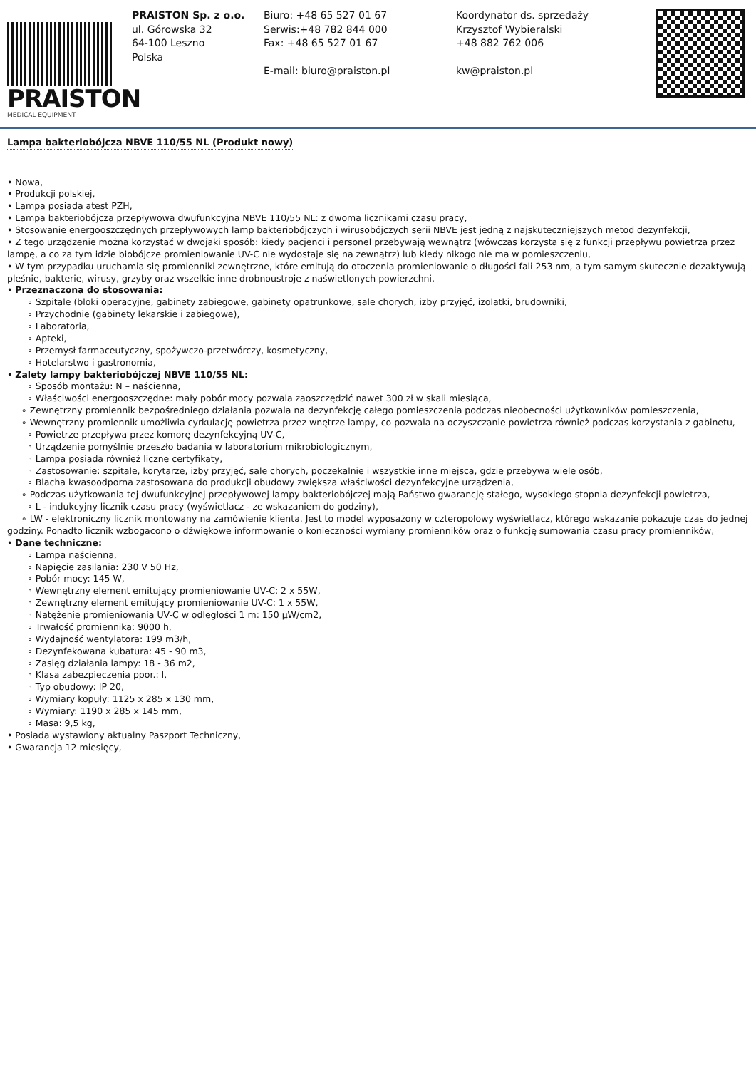PRAISTON
MEDICAL EQUIPMENT
PRAISTON Sp. z o.o.
ul. Górowska 32
64-100 Leszno
Polska
Biuro: +48 65 527 01 67
Serwis:+48 782 844 000
Fax: +48 65 527 01 67
E-mail: biuro@praiston.pl
Koordynator ds. sprzedaży
Krzysztof Wybieralski
+48 882 762 006
kw@praiston.pl
Lampa bakteriobójcza NBVE 110/55 NL (Produkt nowy)
• Nowa,
• Produkcji polskiej,
• Lampa posiada atest PZH,
• Lampa bakteriobójcza przepływowa dwufunkcyjna NBVE 110/55 NL: z dwoma licznikami czasu pracy,
• Stosowanie energooszczędnych przepływowych lamp bakteriobójczych i wirusobójczych serii NBVE jest jedną z najskuteczniejszych metod dezynfekcji,
• Z tego urządzenie można korzystać w dwojaki sposób: kiedy pacjenci i personel przebywają wewnątrz (wówczas korzysta się z funkcji przepływu powietrza przez lampę, a co za tym idzie biobójcze promieniowanie UV-C nie wydostaje się na zewnątrz) lub kiedy nikogo nie ma w pomieszczeniu,
• W tym przypadku uruchamia się promienniki zewnętrzne, które emitują do otoczenia promieniowanie o długości fali 253 nm, a tym samym skutecznie dezaktywują pleśnie, bakterie, wirusy, grzyby oraz wszelkie inne drobnoustroje z naświetlonych powierzchni,
• Przeznaczona do stosowania:
∘ Szpitale (bloki operacyjne, gabinety zabiegowe, gabinety opatrunkowe, sale chorych, izby przyjęć, izolatki, brudowniki,
∘ Przychodnie (gabinety lekarskie i zabiegowe),
∘ Laboratoria,
∘ Apteki,
∘ Przemysł farmaceutyczny, spożywczo-przetwórczy, kosmetyczny,
∘ Hotelarstwo i gastronomia,
• Zalety lampy bakteriobójczej NBVE 110/55 NL:
∘ Sposób montażu: N – naścienna,
∘ Właściwości energooszczędne: mały pobór mocy pozwala zaoszczędzić nawet 300 zł w skali miesiąca,
∘ Zewnętrzny promiennik bezpośredniego działania pozwala na dezynfekcję całego pomieszczenia podczas nieobecności użytkowników pomieszczenia,
∘ Wewnętrzny promiennik umożliwia cyrkulację powietrza przez wnętrze lampy, co pozwala na oczyszczanie powietrza również podczas korzystania z gabinetu,
∘ Powietrze przepływa przez komorę dezynfekcyjną UV-C,
∘ Urządzenie pomyślnie przeszło badania w laboratorium mikrobiologicznym,
∘ Lampa posiada również liczne certyfikaty,
∘ Zastosowanie: szpitale, korytarze, izby przyjęć, sale chorych, poczekalnie i wszystkie inne miejsca, gdzie przebywa wiele osób,
∘ Blacha kwasoodporna zastosowana do produkcji obudowy zwiększa właściwości dezynfekcyjne urządzenia,
∘ Podczas użytkowania tej dwufunkcyjnej przepływowej lampy bakteriobójczej mają Państwo gwarancję stałego, wysokiego stopnia dezynfekcji powietrza,
∘ L - indukcyjny licznik czasu pracy (wyświetlacz - ze wskazaniem do godziny),
∘ LW - elektroniczny licznik montowany na zamówienie klienta. Jest to model wyposażony w czteropolowy wyświetlacz, którego wskazanie pokazuje czas do jednej godziny. Ponadto licznik wzbogacono o dźwiękowe informowanie o konieczności wymiany promienników oraz o funkcję sumowania czasu pracy promienników,
• Dane techniczne:
∘ Lampa naścienna,
∘ Napięcie zasilania: 230 V 50 Hz,
∘ Pobór mocy: 145 W,
∘ Wewnętrzny element emitujący promieniowanie UV-C: 2 x 55W,
∘ Zewnętrzny element emitujący promieniowanie UV-C: 1 x 55W,
∘ Natężenie promieniowania UV-C w odległości 1 m: 150 µW/cm2,
∘ Trwałość promiennika: 9000 h,
∘ Wydajność wentylatora: 199 m3/h,
∘ Dezynfekowana kubatura: 45 - 90 m3,
∘ Zasięg działania lampy: 18 - 36 m2,
∘ Klasa zabezpieczenia ppor.: I,
∘ Typ obudowy: IP 20,
∘ Wymiary kopuły: 1125 x 285 x 130 mm,
∘ Wymiary: 1190 x 285 x 145 mm,
∘ Masa: 9,5 kg,
• Posiada wystawiony aktualny Paszport Techniczny,
• Gwarancja 12 miesięcy,